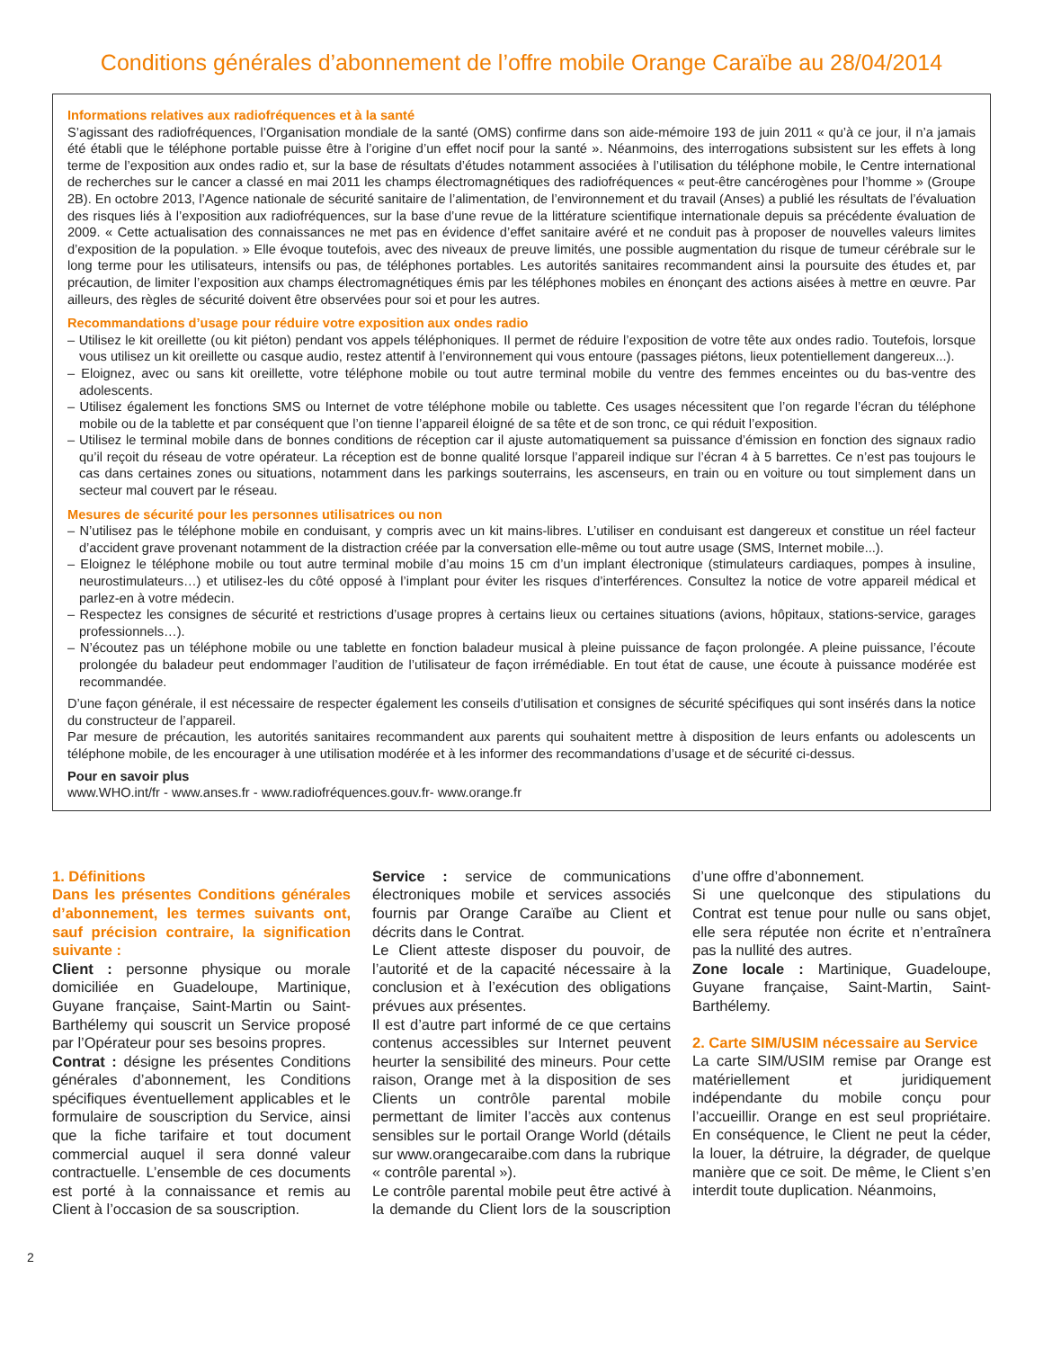Conditions générales d’abonnement de l’offre mobile Orange Caraïbe au 28/04/2014
Informations relatives aux radiofréquences et à la santé
S’agissant des radiofréquences, l’Organisation mondiale de la santé (OMS) confirme dans son aide-mémoire 193 de juin 2011 « qu’à ce jour, il n’a jamais été établi que le téléphone portable puisse être à l’origine d’un effet nocif pour la santé ». Néanmoins, des interrogations subsistent sur les effets à long terme de l’exposition aux ondes radio et, sur la base de résultats d’études notamment associées à l’utilisation du téléphone mobile, le Centre international de recherches sur le cancer a classé en mai 2011 les champs électromagnétiques des radiofréquences « peut-être cancérogènes pour l’homme » (Groupe 2B). En octobre 2013, l’Agence nationale de sécurité sanitaire de l’alimentation, de l’environnement et du travail (Anses) a publié les résultats de l’évaluation des risques liés à l’exposition aux radiofréquences, sur la base d’une revue de la littérature scientifique internationale depuis sa précédente évaluation de 2009. « Cette actualisation des connaissances ne met pas en évidence d’effet sanitaire avéré et ne conduit pas à proposer de nouvelles valeurs limites d’exposition de la population. » Elle évoque toutefois, avec des niveaux de preuve limités, une possible augmentation du risque de tumeur cérébrale sur le long terme pour les utilisateurs, intensifs ou pas, de téléphones portables. Les autorités sanitaires recommandent ainsi la poursuite des études et, par précaution, de limiter l’exposition aux champs électromagnétiques émis par les téléphones mobiles en énonçant des actions aisées à mettre en œuvre. Par ailleurs, des règles de sécurité doivent être observées pour soi et pour les autres.
Recommandations d’usage pour réduire votre exposition aux ondes radio
– Utilisez le kit oreillette (ou kit piéton) pendant vos appels téléphoniques. Il permet de réduire l’exposition de votre tête aux ondes radio. Toutefois, lorsque vous utilisez un kit oreillette ou casque audio, restez attentif à l’environnement qui vous entoure (passages piétons, lieux potentiellement dangereux...).
– Eloignez, avec ou sans kit oreillette, votre téléphone mobile ou tout autre terminal mobile du ventre des femmes enceintes ou du bas-ventre des adolescents.
– Utilisez également les fonctions SMS ou Internet de votre téléphone mobile ou tablette. Ces usages nécessitent que l’on regarde l’écran du téléphone mobile ou de la tablette et par conséquent que l’on tienne l’appareil éloigné de sa tête et de son tronc, ce qui réduit l’exposition.
– Utilisez le terminal mobile dans de bonnes conditions de réception car il ajuste automatiquement sa puissance d’émission en fonction des signaux radio qu’il reçoit du réseau de votre opérateur. La réception est de bonne qualité lorsque l’appareil indique sur l’écran 4 à 5 barrettes. Ce n’est pas toujours le cas dans certaines zones ou situations, notamment dans les parkings souterrains, les ascenseurs, en train ou en voiture ou tout simplement dans un secteur mal couvert par le réseau.
Mesures de sécurité pour les personnes utilisatrices ou non
– N’utilisez pas le téléphone mobile en conduisant, y compris avec un kit mains-libres. L’utiliser en conduisant est dangereux et constitue un réel facteur d’accident grave provenant notamment de la distraction créée par la conversation elle-même ou tout autre usage (SMS, Internet mobile...).
– Eloignez le téléphone mobile ou tout autre terminal mobile d’au moins 15 cm d’un implant électronique (stimulateurs cardiaques, pompes à insuline, neurostimulateurs…) et utilisez-les du côté opposé à l’implant pour éviter les risques d’interférences. Consultez la notice de votre appareil médical et parlez-en à votre médecin.
– Respectez les consignes de sécurité et restrictions d’usage propres à certains lieux ou certaines situations (avions, hôpitaux, stations-service, garages professionnels…).
– N’écoutez pas un téléphone mobile ou une tablette en fonction baladeur musical à pleine puissance de façon prolongée. A pleine puissance, l’écoute prolongée du baladeur peut endommager l’audition de l’utilisateur de façon irrémédiable. En tout état de cause, une écoute à puissance modérée est recommandée.
D’une façon générale, il est nécessaire de respecter également les conseils d’utilisation et consignes de sécurité spécifiques qui sont insérés dans la notice du constructeur de l’appareil.
Par mesure de précaution, les autorités sanitaires recommandent aux parents qui souhaitent mettre à disposition de leurs enfants ou adolescents un téléphone mobile, de les encourager à une utilisation modérée et à les informer des recommandations d’usage et de sécurité ci-dessus.
Pour en savoir plus
www.WHO.int/fr - www.anses.fr - www.radiofréquences.gouv.fr- www.orange.fr
1. Définitions
Dans les présentes Conditions générales d’abonnement, les termes suivants ont, sauf précision contraire, la signification suivante :
Client : personne physique ou morale domiciliée en Guadeloupe, Martinique, Guyane française, Saint-Martin ou Saint-Barthélemy qui souscrit un Service proposé par l’Opérateur pour ses besoins propres.
Contrat : désigne les présentes Conditions générales d’abonnement, les Conditions spécifiques éventuellement applicables et le formulaire de souscription du Service, ainsi que la fiche tarifaire et tout document commercial auquel il sera donné valeur contractuelle. L’ensemble de ces documents est porté à la connaissance et remis au Client à l’occasion de sa souscription.
Service : service de communications électroniques mobile et services associés fournis par Orange Caraïbe au Client et décrits dans le Contrat.
Le Client atteste disposer du pouvoir, de l’autorité et de la capacité nécessaire à la conclusion et à l’exécution des obligations prévues aux présentes.
Il est d’autre part informé de ce que certains contenus accessibles sur Internet peuvent heurter la sensibilité des mineurs. Pour cette raison, Orange met à la disposition de ses Clients un contrôle parental mobile permettant de limiter l’accès aux contenus sensibles sur le portail Orange World (détails sur www.orangecaraibe.com dans la rubrique « contrôle parental »).
Le contrôle parental mobile peut être activé à la demande du Client lors de la souscription d’une offre d’abonnement.
Si une quelconque des stipulations du Contrat est tenue pour nulle ou sans objet, elle sera réputée non écrite et n’entraînera pas la nullité des autres.
Zone locale : Martinique, Guadeloupe, Guyane française, Saint-Martin, Saint-Barthélemy.
2. Carte SIM/USIM nécessaire au Service
La carte SIM/USIM remise par Orange est matériellement et juridiquement indépendante du mobile conçu pour l’accueillir. Orange en est seul propriétaire. En conséquence, le Client ne peut la céder, la louer, la détruire, la dégrader, de quelque manière que ce soit. De même, le Client s’en interdit toute duplication. Néanmoins,
2